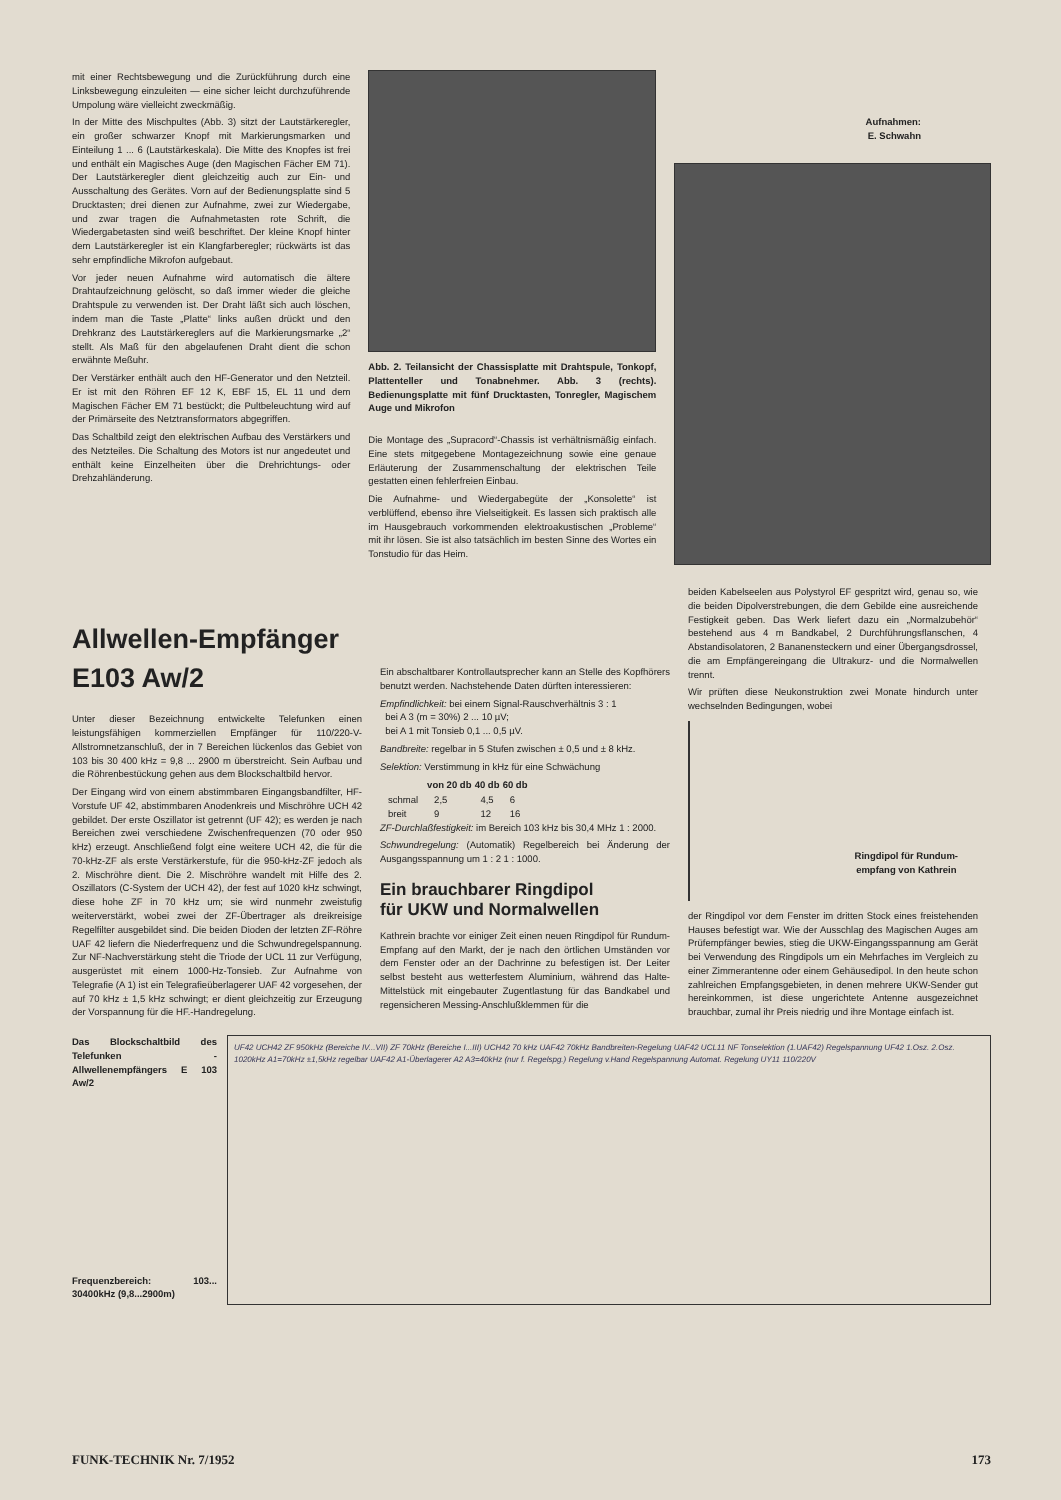mit einer Rechtsbewegung und die Zurückführung durch eine Linksbewegung einzuleiten — eine sicher leicht durchzuführende Umpolung wäre vielleicht zweckmäßig.
In der Mitte des Mischpultes (Abb. 3) sitzt der Lautstärkeregler, ein großer schwarzer Knopf mit Markierungsmarken und Einteilung 1 ... 6 (Lautstärkeskala). Die Mitte des Knopfes ist frei und enthält ein Magisches Auge (den Magischen Fächer EM 71). Der Lautstärkeregler dient gleichzeitig auch zur Ein- und Ausschaltung des Gerätes. Vorn auf der Bedienungsplatte sind 5 Drucktasten; drei dienen zur Aufnahme, zwei zur Wiedergabe, und zwar tragen die Aufnahmetasten rote Schrift, die Wiedergabetasten sind weiß beschriftet. Der kleine Knopf hinter dem Lautstärkeregler ist ein Klangfarberegler; rückwärts ist das sehr empfindliche Mikrofon aufgebaut.
Vor jeder neuen Aufnahme wird automatisch die ältere Drahtaufzeichnung gelöscht, so daß immer wieder die gleiche Drahtspule zu verwenden ist. Der Draht läßt sich auch löschen, indem man die Taste „Platte“ links außen drückt und den Drehkranz des Lautstärkereglers auf die Markierungsmarke „2“ stellt. Als Maß für den abgelaufenen Draht dient die schon erwähnte Meßuhr.
Der Verstärker enthält auch den HF-Generator und den Netzteil. Er ist mit den Röhren EF 12 K, EBF 15, EL 11 und dem Magischen Fächer EM 71 bestückt; die Pultbeleuchtung wird auf der Primärseite des Netztransformators abgegriffen.
Das Schaltbild zeigt den elektrischen Aufbau des Verstärkers und des Netzteiles. Die Schaltung des Motors ist nur angedeutet und enthält keine Einzelheiten über die Drehrichtungs- oder Drehzahländerung.
Abb. 2. Teilansicht der Chassisplatte mit Drahtspule, Tonkopf, Plattenteller und Tonabnehmer. Abb. 3 (rechts). Bedienungsplatte mit fünf Drucktasten, Tonregler, Magischem Auge und Mikrofon
Die Montage des „Supracord“-Chassis ist verhältnismäßig einfach. Eine stets mitgegebene Montagezeichnung sowie eine genaue Erläuterung der Zusammenschaltung der elektrischen Teile gestatten einen fehlerfreien Einbau.
Die Aufnahme- und Wiedergabegüte der „Konsolette“ ist verblüffend, ebenso ihre Vielseitigkeit. Es lassen sich praktisch alle im Hausgebrauch vorkommenden elektroakustischen „Probleme“ mit ihr lösen. Sie ist also tatsächlich im besten Sinne des Wortes ein Tonstudio für das Heim.
Aufnahmen:
E. Schwahn
Allwellen-Empfänger E103 Aw/2
Unter dieser Bezeichnung entwickelte Telefunken einen leistungsfähigen kommerziellen Empfänger für 110/220-V-Allstromnetzanschluß, der in 7 Bereichen lückenlos das Gebiet von 103 bis 30 400 kHz = 9,8 ... 2900 m überstreicht. Sein Aufbau und die Röhrenbestückung gehen aus dem Blockschaltbild hervor.
Der Eingang wird von einem abstimmbaren Eingangsbandfilter, HF-Vorstufe UF 42, abstimmbaren Anodenkreis und Mischröhre UCH 42 gebildet. Der erste Oszillator ist getrennt (UF 42); es werden je nach Bereichen zwei verschiedene Zwischenfrequenzen (70 oder 950 kHz) erzeugt. Anschließend folgt eine weitere UCH 42, die für die 70-kHz-ZF als erste Verstärkerstufe, für die 950-kHz-ZF jedoch als 2. Mischröhre dient. Die 2. Mischröhre wandelt mit Hilfe des 2. Oszillators (C-System der UCH 42), der fest auf 1020 kHz schwingt, diese hohe ZF in 70 kHz um; sie wird nunmehr zweistufig weiterverstärkt, wobei zwei der ZF-Übertrager als dreikreisige Regelfilter ausgebildet sind. Die beiden Dioden der letzten ZF-Röhre UAF 42 liefern die Niederfrequenz und die Schwundregelspannung. Zur NF-Nachverstärkung steht die Triode der UCL 11 zur Verfügung, ausgerüstet mit einem 1000-Hz-Tonsieb. Zur Aufnahme von Telegrafie (A 1) ist ein Telegrafieüberlagerer UAF 42 vorgesehen, der auf 70 kHz ± 1,5 kHz schwingt; er dient gleichzeitig zur Erzeugung der Vorspannung für die HF.-Handregelung.
Ein abschaltbarer Kontrollautsprecher kann an Stelle des Kopfhörers benutzt werden. Nachstehende Daten dürften interessieren:
Empfindlichkeit: bei einem Signal-Rauschverhältnis 3 : 1
bei A 3 (m = 30%) 2 ... 10 µV;
bei A 1 mit Tonsieb 0,1 ... 0,5 µV.
Bandbreite: regelbar in 5 Stufen zwischen ± 0,5 und ± 8 kHz.
Selektion: Verstimmung in kHz für eine Schwächung
| | von 20 db | 40 db | 60 db |
| --- | --- | --- | --- |
| schmal | 2,5 | 4,5 | 6 |
| breit | 9 | 12 | 16 |
ZF-Durchlaßfestigkeit: im Bereich 103 kHz bis 30,4 MHz 1 : 2000.
Schwundregelung: (Automatik) Regelbereich bei Änderung der Ausgangsspannung um 1 : 2 1 : 1000.
Ein brauchbarer Ringdipol
für UKW und Normalwellen
Kathrein brachte vor einiger Zeit einen neuen Ringdipol für Rundum-Empfang auf den Markt, der je nach den örtlichen Umständen vor dem Fenster oder an der Dachrinne zu befestigen ist. Der Leiter selbst besteht aus wetterfestem Aluminium, während das Halte-Mittelstück mit eingebauter Zugentlastung für das Bandkabel und regensicheren Messing-Anschlußklemmen für die
beiden Kabelseelen aus Polystyrol EF gespritzt wird, genau so, wie die beiden Dipolverstrebungen, die dem Gebilde eine ausreichende Festigkeit geben. Das Werk liefert dazu ein „Normalzubehör“ bestehend aus 4 m Bandkabel, 2 Durchführungsflanschen, 4 Abstandisolatoren, 2 Bananensteckern und einer Übergangsdrossel, die am Empfängereingang die Ultrakurz- und die Normalwellen trennt.
Wir prüften diese Neukonstruktion zwei Monate hindurch unter wechselnden Bedingungen, wobei
Ringdipol für Rundum-
empfang von Kathrein
der Ringdipol vor dem Fenster im dritten Stock eines freistehenden Hauses befestigt war. Wie der Ausschlag des Magischen Auges am Prüfempfänger bewies, stieg die UKW-Eingangsspannung am Gerät bei Verwendung des Ringdipols um ein Mehrfaches im Vergleich zu einer Zimmerantenne oder einem Gehäusedipol. In den heute schon zahlreichen Empfangsgebieten, in denen mehrere UKW-Sender gut hereinkommen, ist diese ungerichtete Antenne ausgezeichnet brauchbar, zumal ihr Preis niedrig und ihre Montage einfach ist.
Das Blockschaltbild des Telefunken - Allwellenempfängers E 103 Aw/2
Frequenzbereich: 103... 30400kHz (9,8...2900m)
UF42 UCH42 ZF 950kHz (Bereiche IV...VII) ZF 70kHz (Bereiche I...III) UCH42 70 kHz UAF42 70kHz Bandbreiten-Regelung UAF42 UCL11 NF Tonselektion (1.UAF42) Regelspannung UF42 1.Osz. 2.Osz. 1020kHz A1=70kHz ±1,5kHz regelbar UAF42 A1-Überlagerer A2 A3=40kHz (nur f. Regelspg.) Regelung v.Hand Regelspannung Automat. Regelung UY11 110/220V
FUNK-TECHNIK Nr. 7/1952 173